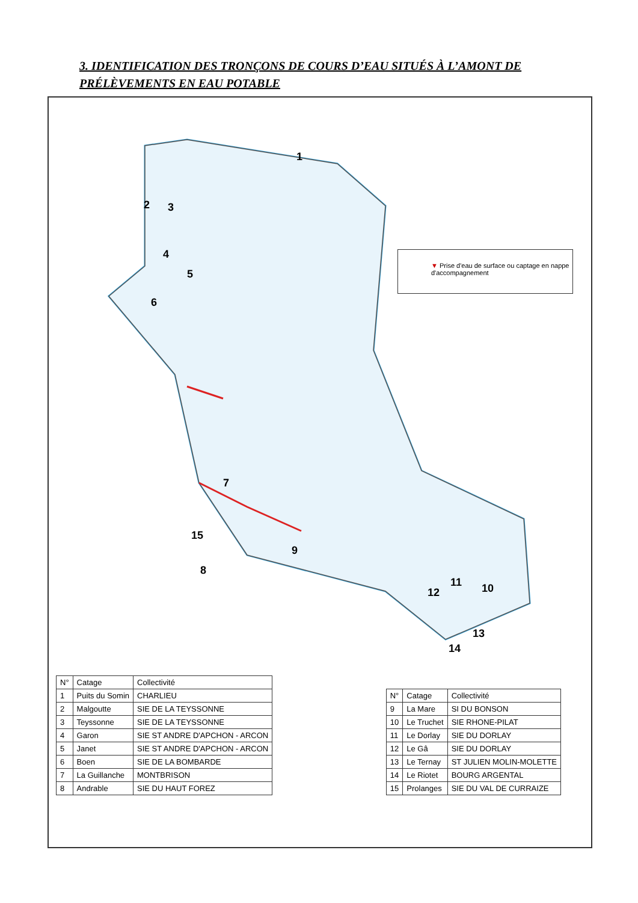3. IDENTIFICATION DES TRONÇONS DE COURS D’EAU SITUÉS À L’AMONT DE PRÉLÈVEMENTS EN EAU POTABLE
1
2 3
4
5
6
7
8
9
10 11
12
13
14
15
▼ Prise d'eau de surface ou captage en nappe d'accompagnement
| N° | Catage | Collectivité |
| --- | --- | --- |
| 1 | Puits du Somin | CHARLIEU |
| 2 | Malgoutte | SIE DE LA TEYSSONNE |
| 3 | Teyssonne | SIE DE LA TEYSSONNE |
| 4 | Garon | SIE ST ANDRE D'APCHON - ARCON |
| 5 | Janet | SIE ST ANDRE D'APCHON - ARCON |
| 6 | Boen | SIE DE LA BOMBARDE |
| 7 | La Guillanche | MONTBRISON |
| 8 | Andrable | SIE DU HAUT FOREZ |
| N° | Catage | Collectivité |
| --- | --- | --- |
| 9 | La Mare | SI DU BONSON |
| 10 | Le Truchet | SIE RHONE-PILAT |
| 11 | Le Dorlay | SIE DU DORLAY |
| 12 | Le Gâ | SIE DU DORLAY |
| 13 | Le Ternay | ST JULIEN MOLIN-MOLETTE |
| 14 | Le Riotet | BOURG ARGENTAL |
| 15 | Prolanges | SIE DU VAL DE CURRAIZE |